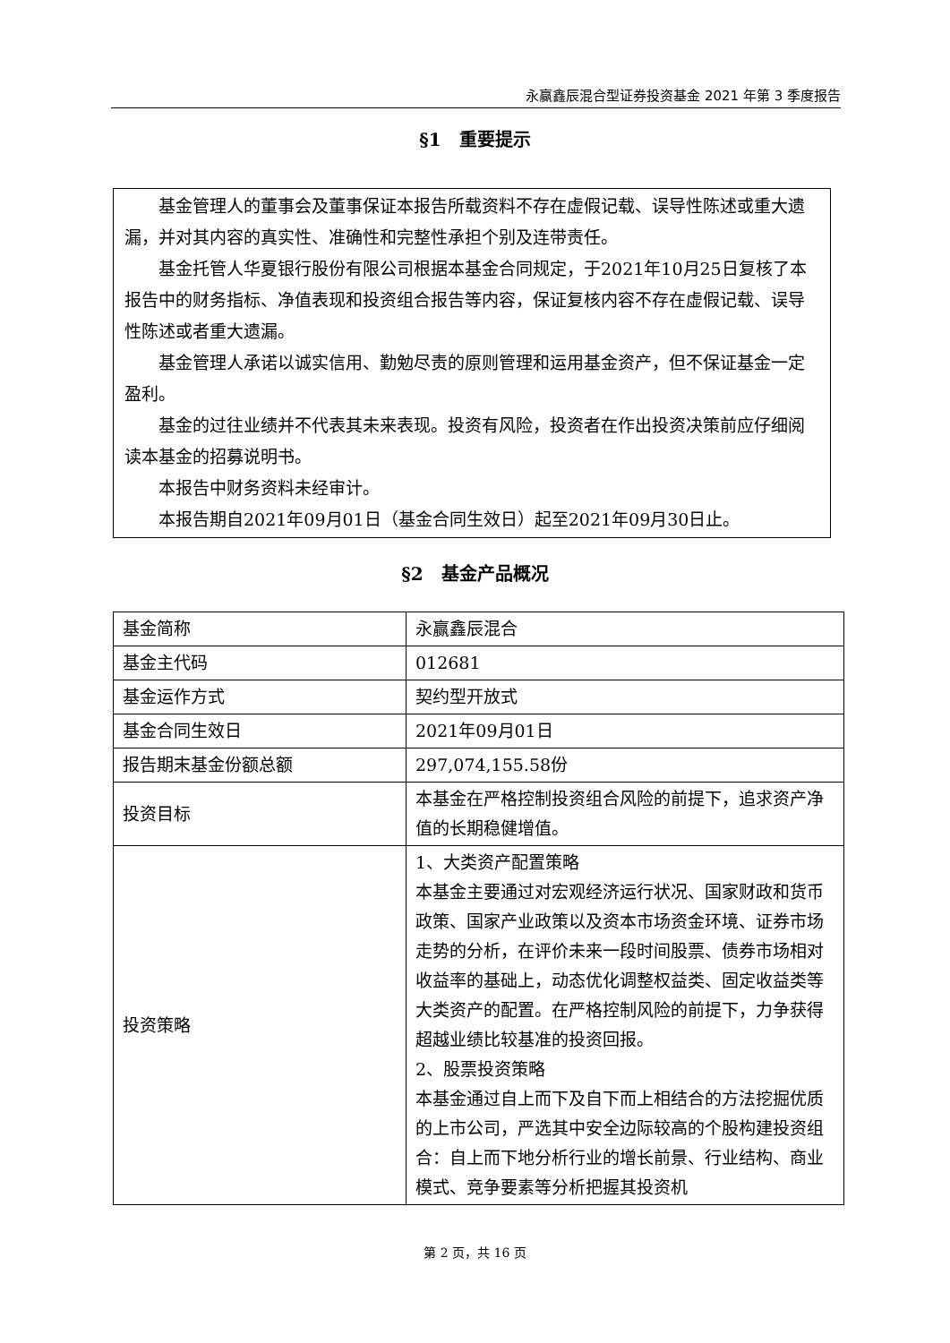永赢鑫辰混合型证券投资基金 2021 年第 3 季度报告
§1　重要提示
基金管理人的董事会及董事保证本报告所载资料不存在虚假记载、误导性陈述或重大遗漏，并对其内容的真实性、准确性和完整性承担个别及连带责任。
基金托管人华夏银行股份有限公司根据本基金合同规定，于2021年10月25日复核了本报告中的财务指标、净值表现和投资组合报告等内容，保证复核内容不存在虚假记载、误导性陈述或者重大遗漏。
基金管理人承诺以诚实信用、勤勉尽责的原则管理和运用基金资产，但不保证基金一定盈利。
基金的过往业绩并不代表其未来表现。投资有风险，投资者在作出投资决策前应仔细阅读本基金的招募说明书。
本报告中财务资料未经审计。
本报告期自2021年09月01日（基金合同生效日）起至2021年09月30日止。
§2　基金产品概况
| 基金简称 | 永赢鑫辰混合 |
| 基金主代码 | 012681 |
| 基金运作方式 | 契约型开放式 |
| 基金合同生效日 | 2021年09月01日 |
| 报告期末基金份额总额 | 297,074,155.58份 |
| 投资目标 | 本基金在严格控制投资组合风险的前提下，追求资产净值的长期稳健增值。 |
| 投资策略 | 1、大类资产配置策略 本基金主要通过对宏观经济运行状况、国家财政和货币政策、国家产业政策以及资本市场资金环境、证券市场走势的分析，在评价未来一段时间股票、债券市场相对收益率的基础上，动态优化调整权益类、固定收益类等大类资产的配置。在严格控制风险的前提下，力争获得超越业绩比较基准的投资回报。 2、股票投资策略 本基金通过自上而下及自下而上相结合的方法挖掘优质的上市公司，严选其中安全边际较高的个股构建投资组合：自上而下地分析行业的增长前景、行业结构、商业模式、竞争要素等分析把握其投资机 |
第 2 页，共 16 页